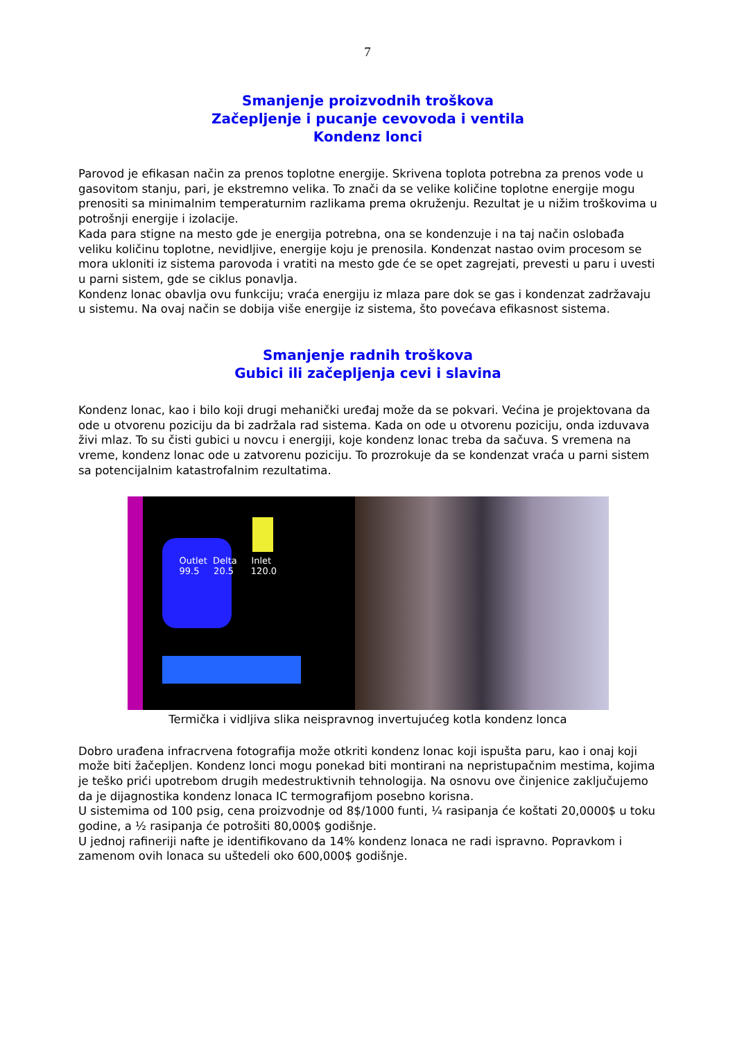7
Smanjenje proizvodnih troškova
Začepljenje i pucanje cevovoda i ventila
Kondenz lonci
Parovod je efikasan način za prenos toplotne energije. Skrivena toplota potrebna za prenos vode u gasovitom stanju, pari, je ekstremno velika. To znači da se velike količine toplotne energije mogu prenositi sa minimalnim temperaturnim razlikama prema okruženju. Rezultat je u nižim troškovima u potrošnji energije i izolacije.
Kada para stigne na mesto gde je energija potrebna, ona se kondenzuje i na taj način oslobađa veliku količinu toplotne, nevidljive, energije koju je prenosila. Kondenzat nastao ovim procesom se mora ukloniti iz sistema parovoda i vratiti na mesto gde će se opet zagrejati, prevesti u paru i uvesti u parni sistem, gde se ciklus ponavlja.
Kondenz lonac obavlja ovu funkciju; vraća energiju iz mlaza pare dok se gas i kondenzat zadržavaju u sistemu. Na ovaj način se dobija više energije iz sistema, što povećava efikasnost sistema.
Smanjenje radnih troškova
Gubici ili začepljenja cevi i slavina
Kondenz lonac, kao i bilo koji drugi mehanički uređaj može da se pokvari. Većina je projektovana da ode u otvorenu poziciju da bi zadržala rad sistema. Kada on ode u otvorenu poziciju, onda izduvava živi mlaz. To su čisti gubici u novcu i energiji, koje kondenz lonac treba da sačuva. S vremena na vreme, kondenz lonac ode u zatvorenu poziciju. To prozrokuje da se kondenzat vraća u parni sistem sa potencijalnim katastrofalnim rezultatima.
Outlet Delta Inlet
99.5 20.5 120.0
Termička i vidljiva slika neispravnog invertujućeg kotla kondenz lonca
Dobro urađena infracrvena fotografija može otkriti kondenz lonac koji ispušta paru, kao i onaj koji može biti žačepljen. Kondenz lonci mogu ponekad biti montirani na nepristupačnim mestima, kojima je teško prići upotrebom drugih medestruktivnih tehnologija. Na osnovu ove činjenice zaključujemo da je dijagnostika kondenz lonaca IC termografijom posebno korisna.
U sistemima od 100 psig, cena proizvodnje od 8$/1000 funti, ¼ rasipanja će koštati 20,0000$ u toku godine, a ½ rasipanja će potrošiti 80,000$ godišnje.
U jednoj rafineriji nafte je identifikovano da 14% kondenz lonaca ne radi ispravno. Popravkom i zamenom ovih lonaca su uštedeli oko 600,000$ godišnje.